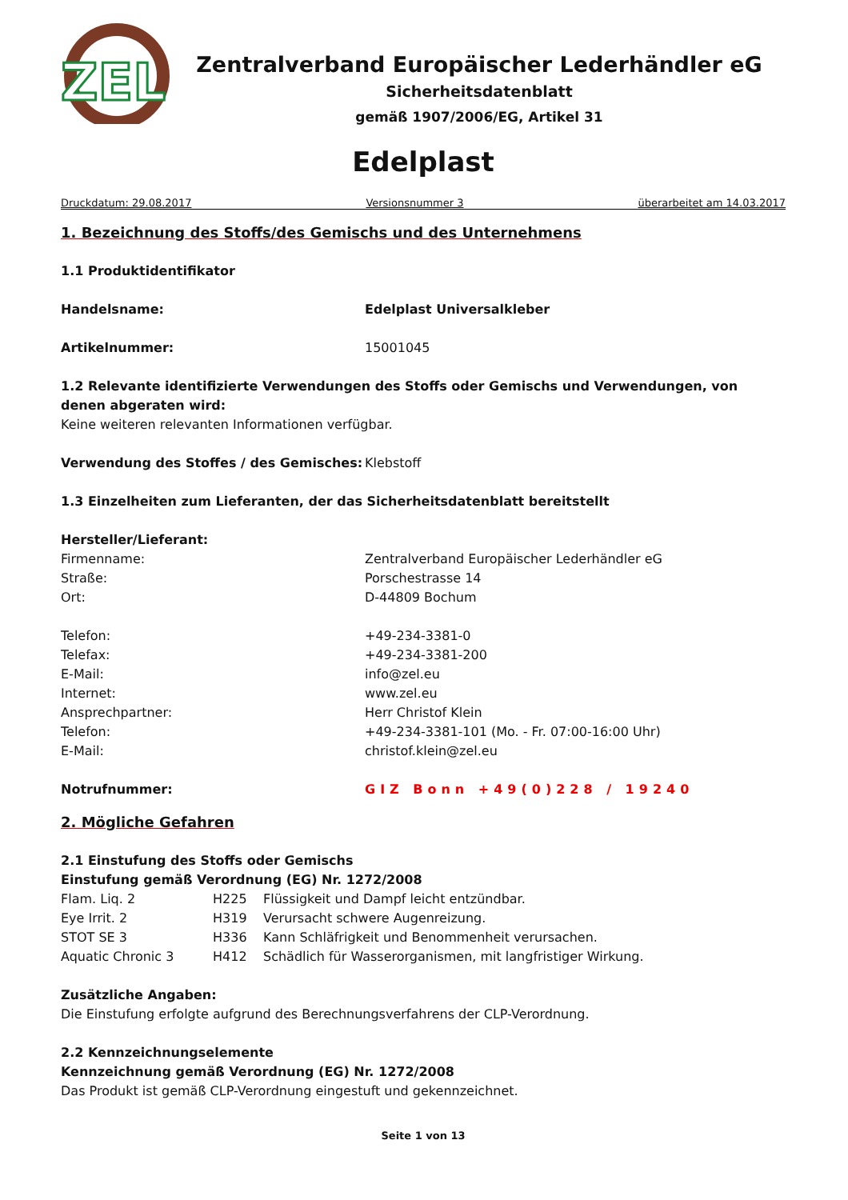ZEL
Zentralverband Europäischer Lederhändler eG
Sicherheitsdatenblatt
gemäß 1907/2006/EG, Artikel 31
Edelplast
Druckdatum: 29.08.2017 Versionsnummer 3 überarbeitet am 14.03.2017
1. Bezeichnung des Stoffs/des Gemischs und des Unternehmens
1.1 Produktidentifikator
| Handelsname: | Edelplast Universalkleber |
| Artikelnummer: | 15001045 |
1.2 Relevante identifizierte Verwendungen des Stoffs oder Gemischs und Verwendungen, von denen abgeraten wird:
Keine weiteren relevanten Informationen verfügbar.
| Verwendung des Stoffes / des Gemisches: | Klebstoff |
1.3 Einzelheiten zum Lieferanten, der das Sicherheitsdatenblatt bereitstellt
Hersteller/Lieferant:
| Firmenname: | Zentralverband Europäischer Lederhändler eG |
| Straße: | Porschestrasse 14 |
| Ort: | D-44809 Bochum |
| Telefon: | +49-234-3381-0 |
| Telefax: | +49-234-3381-200 |
| E-Mail: | info@zel.eu |
| Internet: | www.zel.eu |
| Ansprechpartner: | Herr Christof Klein |
| Telefon: | +49-234-3381-101 (Mo. - Fr. 07:00-16:00 Uhr) |
| E-Mail: | christof.klein@zel.eu |
| Notrufnummer: | GIZ Bonn +49(0)228 / 19240 |
2. Mögliche Gefahren
2.1 Einstufung des Stoffs oder Gemischs
Einstufung gemäß Verordnung (EG) Nr. 1272/2008
| Flam. Liq. 2 | H225 | Flüssigkeit und Dampf leicht entzündbar. |
| Eye Irrit. 2 | H319 | Verursacht schwere Augenreizung. |
| STOT SE 3 | H336 | Kann Schläfrigkeit und Benommenheit verursachen. |
| Aquatic Chronic 3 | H412 | Schädlich für Wasserorganismen, mit langfristiger Wirkung. |
Zusätzliche Angaben:
Die Einstufung erfolgte aufgrund des Berechnungsverfahrens der CLP-Verordnung.
2.2 Kennzeichnungselemente
Kennzeichnung gemäß Verordnung (EG) Nr. 1272/2008
Das Produkt ist gemäß CLP-Verordnung eingestuft und gekennzeichnet.
Seite 1 von 13